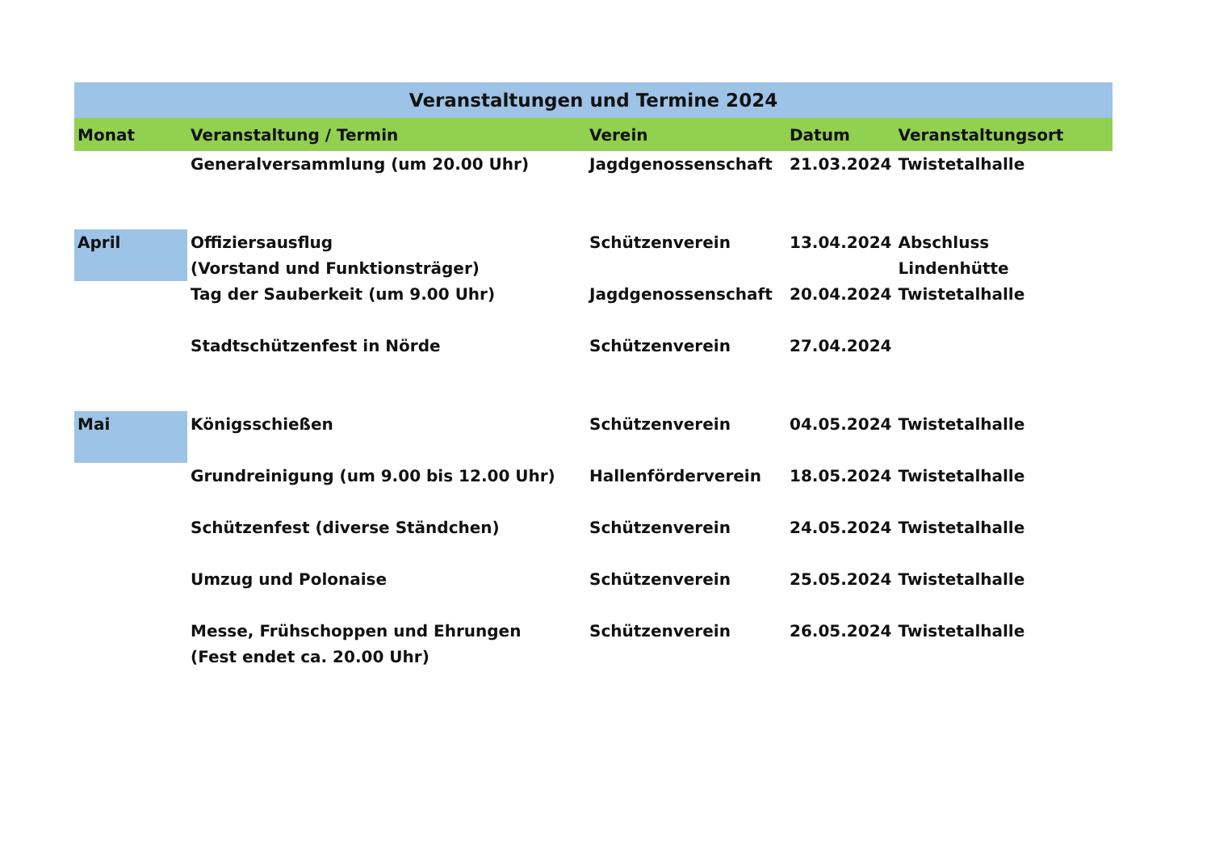| Veranstaltungen und Termine 2024 | | | | |
| --- | --- | --- | --- | --- |
| Monat | Veranstaltung / Termin | Verein | Datum | Veranstaltungsort |
| | Generalversammlung (um 20.00 Uhr) | Jagdgenossenschaft | 21.03.2024 | Twistetalhalle |
| April | Offiziersausflug (Vorstand und Funktionsträger) | Schützenverein | 13.04.2024 | Abschluss Lindenhütte |
| | Tag der Sauberkeit (um 9.00 Uhr) | Jagdgenossenschaft | 20.04.2024 | Twistetalhalle |
| | Stadtschützenfest in Nörde | Schützenverein | 27.04.2024 | |
| Mai | Königsschießen | Schützenverein | 04.05.2024 | Twistetalhalle |
| | Grundreinigung (um 9.00 bis 12.00 Uhr) | Hallenförderverein | 18.05.2024 | Twistetalhalle |
| | Schützenfest (diverse Ständchen) | Schützenverein | 24.05.2024 | Twistetalhalle |
| | Umzug und Polonaise | Schützenverein | 25.05.2024 | Twistetalhalle |
| | Messe, Frühschoppen und Ehrungen (Fest endet ca. 20.00 Uhr) | Schützenverein | 26.05.2024 | Twistetalhalle |